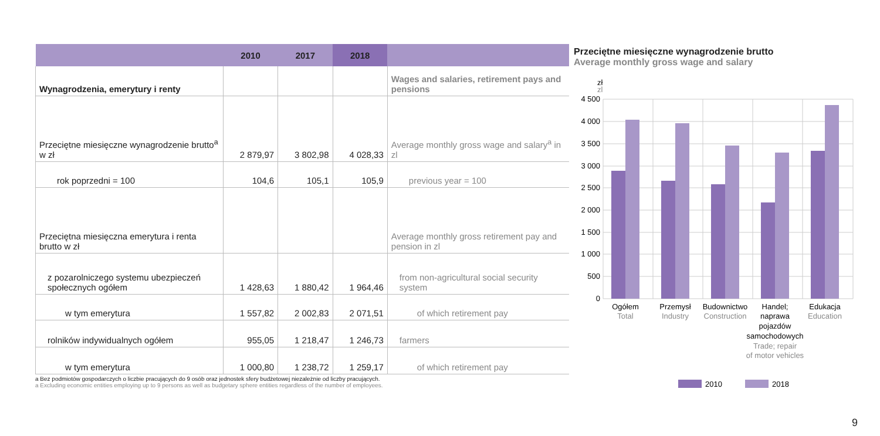| | 2010 | 2017 | 2018 | |
| --- | --- | --- | --- | --- |
| Wynagrodzenia, emerytury i renty | | | | Wages and salaries, retirement pays and pensions |
| Przeciętne miesięczne wynagrodzenie brutto<sup>a</sup> w zł | 2 879,97 | 3 802,98 | 4 028,33 | Average monthly gross wage and salary<sup>a</sup> in zl |
| rok poprzedni = 100 | 104,6 | 105,1 | 105,9 | previous year = 100 |
| Przeciętna miesięczna emerytura i renta brutto w zł | | | | Average monthly gross retirement pay and pension in zl |
| z pozarolniczego systemu ubezpieczeń społecznych ogółem | 1 428,63 | 1 880,42 | 1 964,46 | from non-agricultural social security system |
| w tym emerytura | 1 557,82 | 2 002,83 | 2 071,51 | of which retirement pay |
| rolników indywidualnych ogółem | 955,05 | 1 218,47 | 1 246,73 | farmers |
| w tym emerytura | 1 000,80 | 1 238,72 | 1 259,17 | of which retirement pay |
a Bez podmiotów gospodarczych o liczbie pracujących do 9 osób oraz jednostek sfery budżetowej niezależnie od liczby pracujących.
a Excluding economic entities employing up to 9 persons as well as budgetary sphere entities regardless of the number of employees.
Przeciętne miesięczne wynagrodzenie brutto
Average monthly gross wage and salary
zł
zl
4 500
4 000
3 500
3 000
2 500
2 000
1 500
1 000
500
0
Ogółem
Total
Przemysł
Industry
Budownictwo
Construction
Handel;
naprawa
pojazdów
samochodowych
Trade; repair
of motor vehicles
Edukacja
Education
2010
2018
9